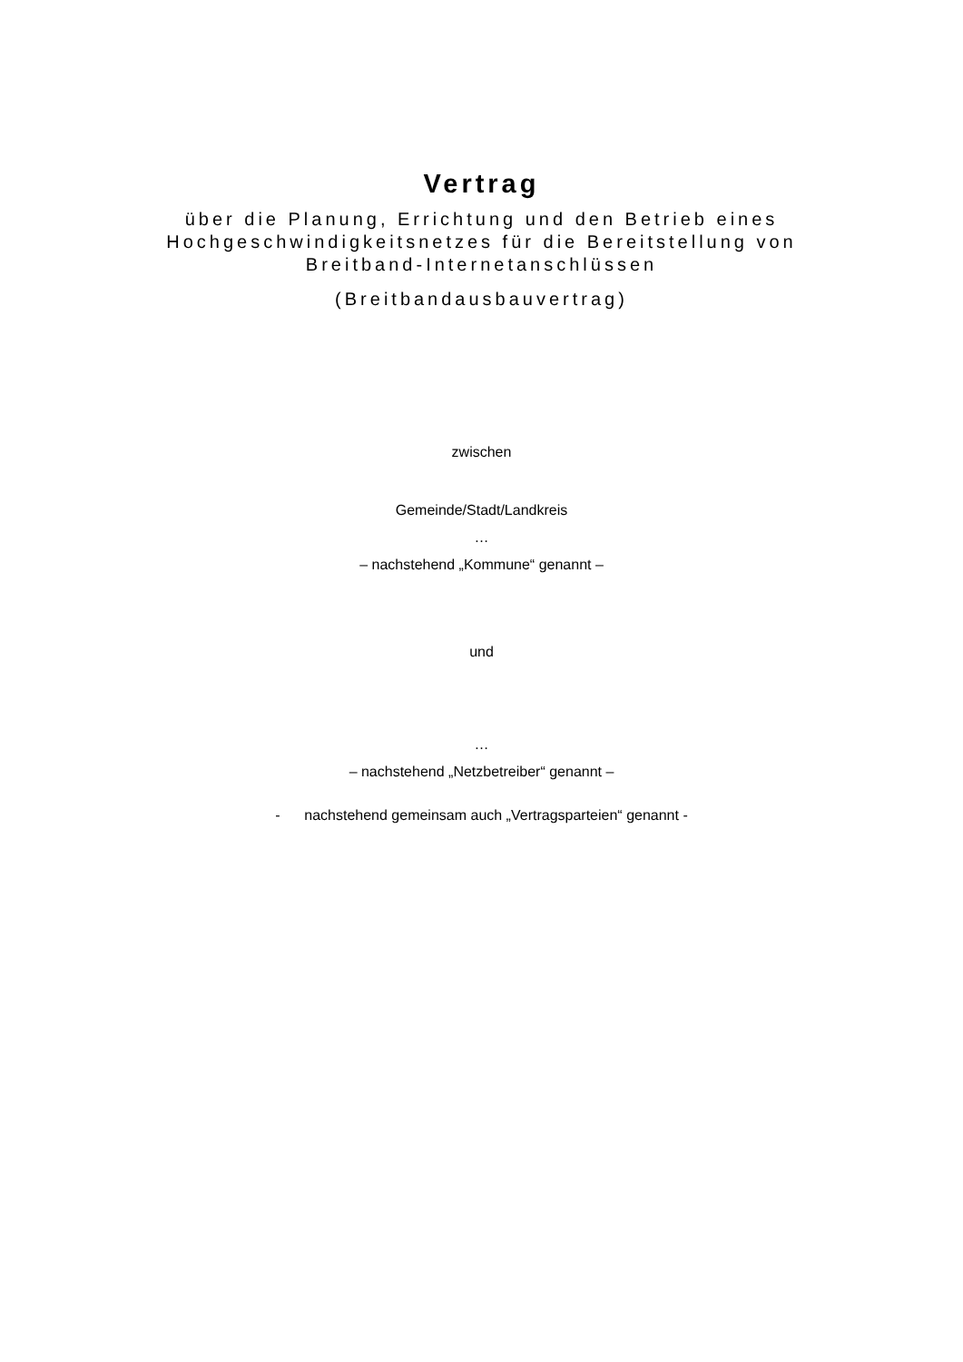Vertrag
über die Planung, Errichtung und den Betrieb eines
Hochgeschwindigkeitsnetzes für die Bereitstellung von
Breitband-Internetanschlüssen
(Breitbandausbauvertrag)
zwischen
Gemeinde/Stadt/Landkreis
…
– nachstehend „Kommune“ genannt –
und
…
– nachstehend „Netzbetreiber“ genannt –
- nachstehend gemeinsam auch „Vertragsparteien“ genannt -